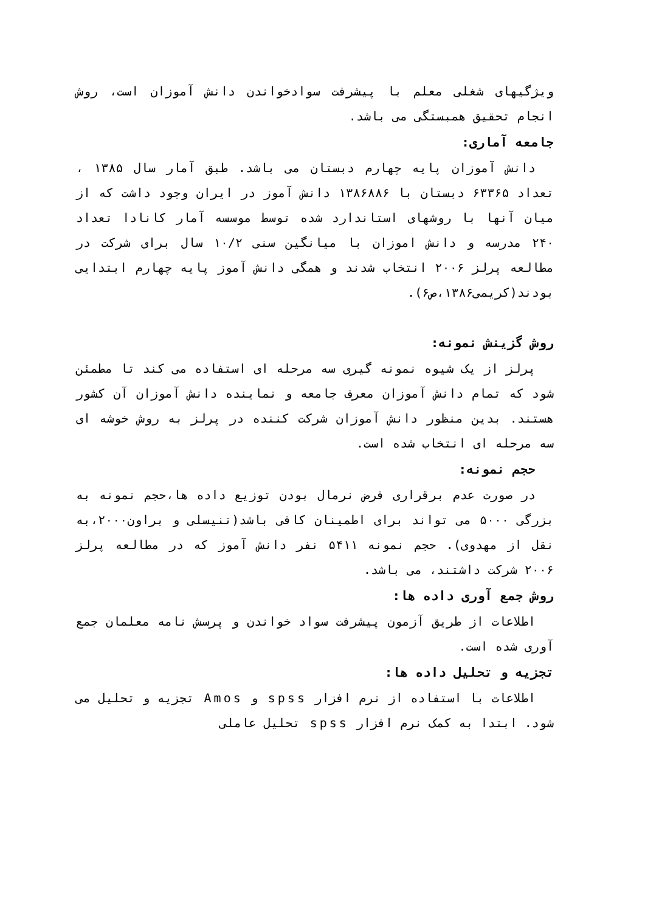ویژگیهای شغلی معلم با پیشرفت سوادخواندن دانش آموزان است، روش انجام تحقیق همبستگی می باشد.
جامعه آماری:
دانش آموزان پایه چهارم دبستان می باشد. طبق آمار سال ۱۳۸۵ ، تعداد ۶۳۳۶۵ دبستان با ۱۳۸۶۸۸۶ دانش آموز در ایران وجود داشت که از میان آنها با روشهای استاندارد شده توسط موسسه آمار کانادا تعداد ۲۴۰ مدرسه و دانش اموزان با میانگین سنی ۱۰/۲ سال برای شرکت در مطالعه پرلز ۲۰۰۶ انتخاب شدند و همگی دانش آموز پایه چهارم ابتدایی بودند(کریمی۱۳۸۶،ص۶).
روش گزینش نمونه:
پرلز از یک شیوه نمونه گیری سه مرحله ای استفاده می کند تا مطمئن شود که تمام دانش آموزان معرف جامعه و نماینده دانش آموزان آن کشور هستند. بدین منظور دانش آموزان شرکت کننده در پرلز به روش خوشه ای سه مرحله ای انتخاب شده است.
حجم نمونه:
در صورت عدم برقراری فرض نرمال بودن توزیع داده ها،حجم نمونه به بزرگی ۵۰۰۰ می تواند برای اطمینان کافی باشد(تنیسلی و براون۲۰۰۰،به نقل از مهدوی). حجم نمونه ۵۴۱۱ نفر دانش آموز که در مطالعه پرلز ۲۰۰۶ شرکت داشتند، می باشد.
روش جمع آوری داده ها:
اطلاعات از طریق آزمون پیشرفت سواد خواندن و پرسش نامه معلمان جمع آوری شده است.
تجزیه و تحلیل داده ها:
اطلاعات با استفاده از نرم افزار spss و Amos تجزیه و تحلیل می شود. ابتدا به کمک نرم افزار spss تحلیل عاملی